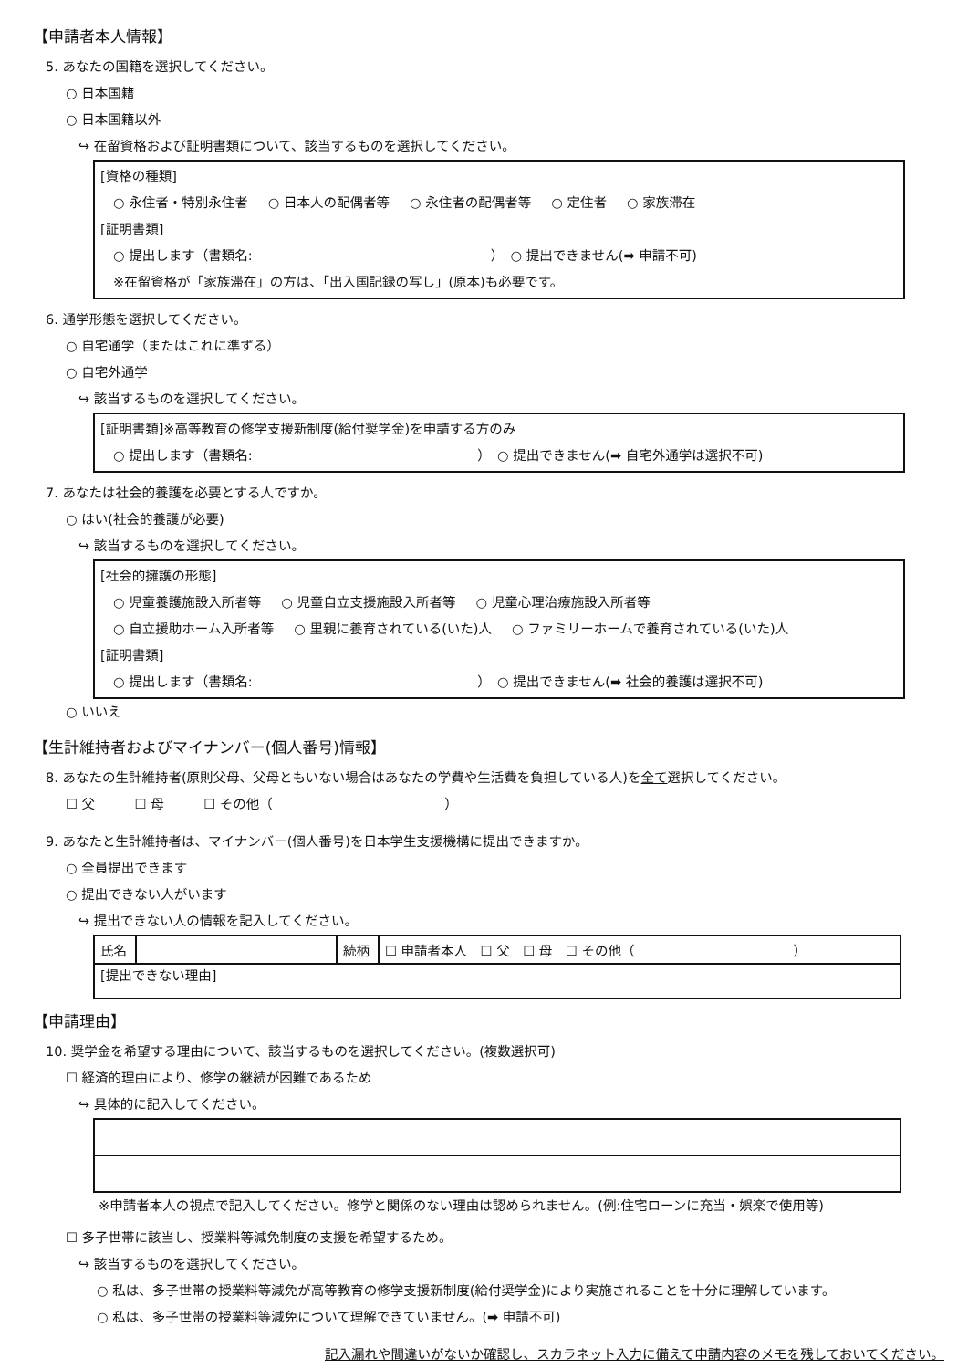【申請者本人情報】
5. あなたの国籍を選択してください。
○ 日本国籍
○ 日本国籍以外
↪ 在留資格および証明書類について、該当するものを選択してください。
[資格の種類]
○ 永住者・特別永住者 ○ 日本人の配偶者等 ○ 永住者の配偶者等 ○ 定住者 ○ 家族滞在
[証明書類]
○ 提出します（書類名:　　　　　　　　　　　　　　　　　　）　○ 提出できません(➡ 申請不可)
※在留資格が「家族滞在」の方は、「出入国記録の写し」(原本)も必要です。
6. 通学形態を選択してください。
○ 自宅通学（またはこれに準ずる）
○ 自宅外通学
↪ 該当するものを選択してください。
[証明書類]※高等教育の修学支援新制度(給付奨学金)を申請する方のみ
○ 提出します（書類名:　　　　　　　　　　　　　　　　　）　○ 提出できません(➡ 自宅外通学は選択不可)
7. あなたは社会的養護を必要とする人ですか。
○ はい(社会的養護が必要)
↪ 該当するものを選択してください。
[社会的擁護の形態]
○ 児童養護施設入所者等 ○ 児童自立支援施設入所者等 ○ 児童心理治療施設入所者等
○ 自立援助ホーム入所者等 ○ 里親に養育されている(いた)人 ○ ファミリーホームで養育されている(いた)人
[証明書類]
○ 提出します（書類名:　　　　　　　　　　　　　　　　　）　○ 提出できません(➡ 社会的養護は選択不可)
○ いいえ
【生計維持者およびマイナンバー(個人番号)情報】
8. あなたの生計維持者(原則父母、父母ともいない場合はあなたの学費や生活費を負担している人)を全て選択してください。
☐ 父　　　☐ 母　　　☐ その他（　　　　　　　　　　　　　）
9. あなたと生計維持者は、マイナンバー(個人番号)を日本学生支援機構に提出できますか。
○ 全員提出できます
○ 提出できない人がいます
↪ 提出できない人の情報を記入してください。
| 氏名 | | 続柄 | ☐ 申請者本人 ☐ 父 ☐ 母 ☐ その他（ ） |
| [提出できない理由] | | | |
【申請理由】
10. 奨学金を希望する理由について、該当するものを選択してください。(複数選択可)
☐ 経済的理由により、修学の継続が困難であるため
↪ 具体的に記入してください。
※申請者本人の視点で記入してください。修学と関係のない理由は認められません。(例:住宅ローンに充当・娯楽で使用等)
☐ 多子世帯に該当し、授業料等減免制度の支援を希望するため。
↪ 該当するものを選択してください。
○ 私は、多子世帯の授業料等減免が高等教育の修学支援新制度(給付奨学金)により実施されることを十分に理解しています。
○ 私は、多子世帯の授業料等減免について理解できていません。(➡ 申請不可)
記入漏れや間違いがないか確認し、スカラネット入力に備えて申請内容のメモを残しておいてください。